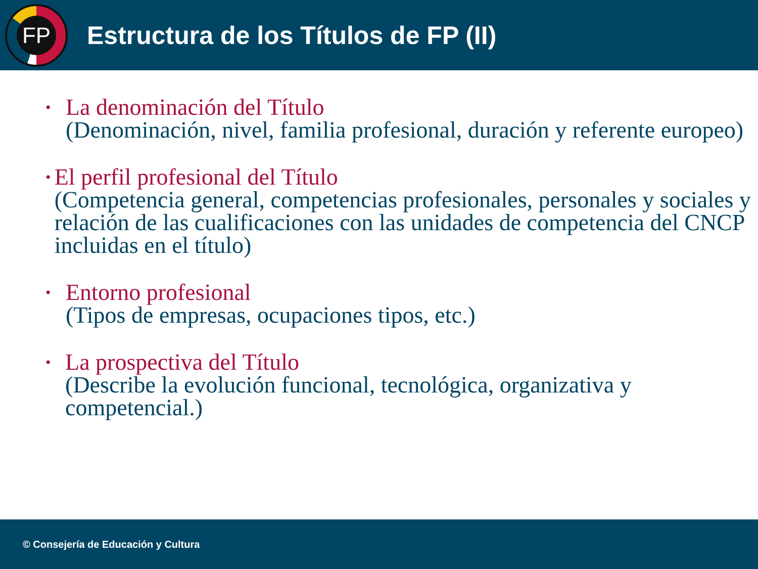FP
Estructura de los Títulos de FP (II)
•
La denominación del Título
(Denominación, nivel, familia profesional, duración y referente europeo)
•
El perfil profesional del Título
(Competencia general, competencias profesionales, personales y sociales y relación de las cualificaciones con las unidades de competencia del CNCP incluidas en el título)
•
Entorno profesional
(Tipos de empresas, ocupaciones tipos, etc.)
•
La prospectiva del Título
(Describe la evolución funcional, tecnológica, organizativa y competencial.)
© Consejería de Educación y Cultura